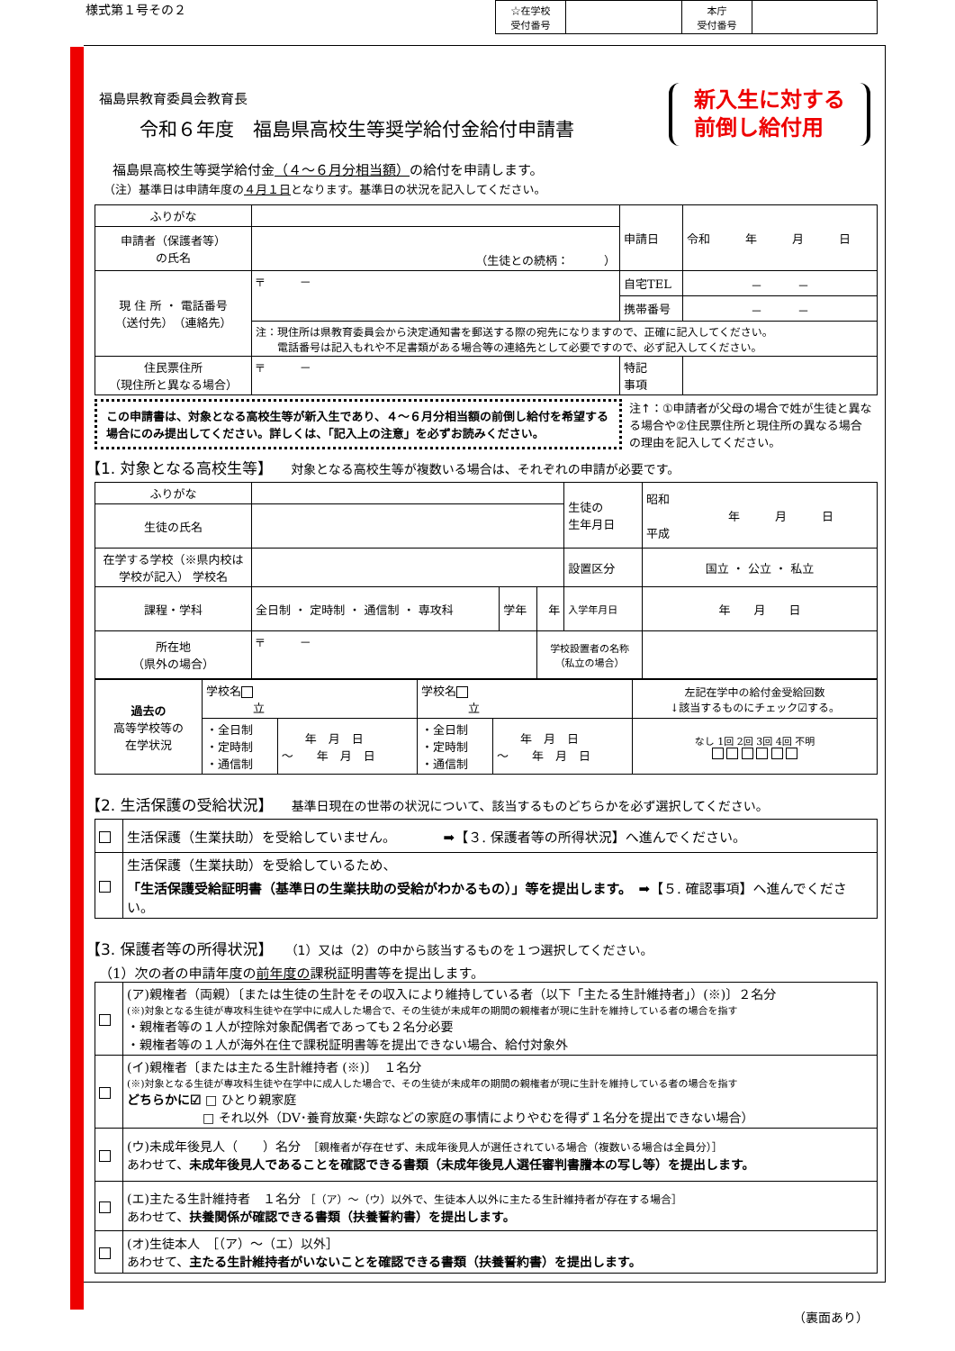様式第１号その２
| ☆在学校 受付番号 | | 本庁 受付番号 | |
新入生に対する
前倒し給付用
福島県教育委員会教育長
令和６年度　福島県高校生等奨学給付金給付申請書
福島県高校生等奨学給付金（４～６月分相当額）の給付を申請します。
（注）基準日は申請年度の４月１日となります。基準日の状況を記入してください。
| ふりがな | | 申請日 | 令和 年 月 日 |
| 申請者（保護者等） の氏名 | （生徒との続柄： ） | | |
| 現 住 所 ・ 電話番号 （送付先） （連絡先） | 〒 － | 自宅TEL | － － |
| | | 携帯番号 | － － |
| | 注：現住所は県教育委員会から決定通知書を郵送する際の宛先になりますので、正確に記入してください。 電話番号は記入もれや不足書類がある場合等の連絡先として必要ですので、必ず記入してください。 | | |
| 住民票住所 （現住所と異なる場合） | 〒 － | 特記 事項 | |
この申請書は、対象となる高校生等が新入生であり、４～６月分相当額の前倒し給付を希望する場合にのみ提出してください。詳しくは、「記入上の注意」を必ずお読みください。
注↑：①申請者が父母の場合で姓が生徒と異なる場合や②住民票住所と現住所の異なる場合の理由を記入してください。
【1. 対象となる高校生等】 対象となる高校生等が複数いる場合は、それぞれの申請が必要です。
| ふりがな | | | | 生徒の 生年月日 | 昭和 年 月 日 平成 |
| 生徒の氏名 | | | | | |
| 在学する学校（※県内校は学校が記入） 学校名 | | | | 設置区分 | 国立 ・ 公立 ・ 私立 |
| 課程・学科 | 全日制 ・ 定時制 ・ 通信制 ・ 専攻科 | 学年 | 年 | 入学年月日 | 年 月 日 |
| 所在地 （県外の場合） | 〒 － | | 学校設置者の名称 （私立の場合） | | |
| 過去の 高等学校等の 在学状況 | 学校名 立 | | 学校名 立 | | 左記在学中の給付金受給回数 ↓該当するものにチェック☑する。 |
| | ・全日制 ・定時制 ・通信制 | 年 月 日 ～ 年 月 日 | ・全日制 ・定時制 ・通信制 | 年 月 日 ～ 年 月 日 | なし 1回 2回 3回 4回 不明 |
【2. 生活保護の受給状況】 基準日現在の世帯の状況について、該当するものどちらかを必ず選択してください。
| | 生活保護（生業扶助）を受給していません。 ➡【３. 保護者等の所得状況】へ進んでください。 |
| | 生活保護（生業扶助）を受給しているため、 「生活保護受給証明書（基準日の生業扶助の受給がわかるもの）」等を提出します。 ➡【５. 確認事項】へ進んでください。 |
【3. 保護者等の所得状況】 （1）又は（2）の中から該当するものを１つ選択してください。
（1）次の者の申請年度の前年度の課税証明書等を提出します。
| | (ア)親権者（両親）〔または生徒の生計をその収入により維持している者（以下「主たる生計維持者」）(※)〕２名分 (※)対象となる生徒が専攻科生徒や在学中に成人した場合で、その生徒が未成年の期間の親権者が現に生計を維持している者の場合を指す ・親権者等の１人が控除対象配偶者であっても２名分必要 ・親権者等の１人が海外在住で課税証明書等を提出できない場合、給付対象外 |
| | (イ)親権者〔または主たる生計維持者 (※)〕 １名分 (※)対象となる生徒が専攻科生徒や在学中に成人した場合で、その生徒が未成年の期間の親権者が現に生計を維持している者の場合を指す どちらかに☑ □ ひとり親家庭 □ それ以外（DV･養育放棄･失踪などの家庭の事情によりやむを得ず１名分を提出できない場合） |
| | (ウ)未成年後見人（ ）名分 ［親権者が存在せず、未成年後見人が選任されている場合（複数いる場合は全員分）］ あわせて、 未成年後見人であることを確認できる書類（未成年後見人選任審判書謄本の写し等）を提出します。 |
| | (エ)主たる生計維持者 １名分 ［（ア）～（ウ）以外で、生徒本人以外に主たる生計維持者が存在する場合］ あわせて、 扶養関係が確認できる書類（扶養誓約書）を提出します。 |
| | (オ)生徒本人 ［（ア）～（エ）以外］ あわせて、 主たる生計維持者がいないことを確認できる書類（扶養誓約書）を提出します。 |
（裏面あり）